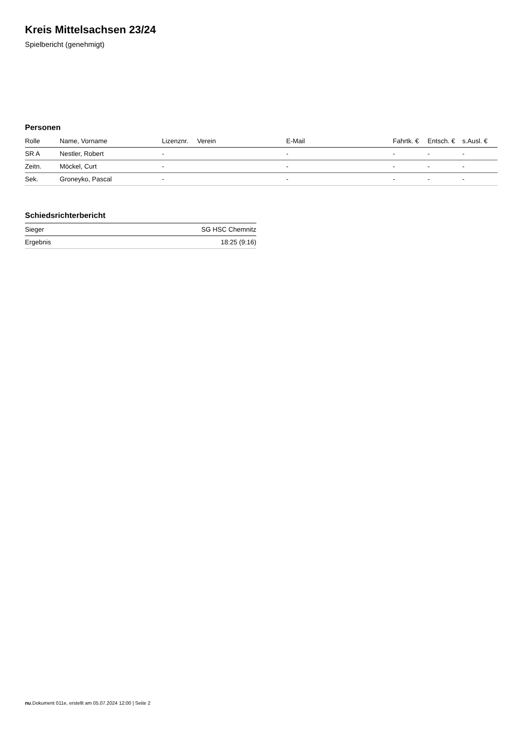Kreis Mittelsachsen 23/24
Spielbericht (genehmigt)
Personen
| Rolle | Name, Vorname | Lizenznr. | Verein | E-Mail | Fahrtk. € | Entsch. € | s.Ausl. € |
| --- | --- | --- | --- | --- | --- | --- | --- |
| SR A | Nestler, Robert | - | | - | - | - | - |
| Zeitn. | Möckel, Curt | - | | - | - | - | - |
| Sek. | Groneyko, Pascal | - | | - | - | - | - |
Schiedsrichterbericht
| Sieger | SG HSC Chemnitz |
| Ergebnis | 18:25 (9:16) |
nu.Dokument 011e, erstellt am 05.07.2024 12:00 | Seite 2